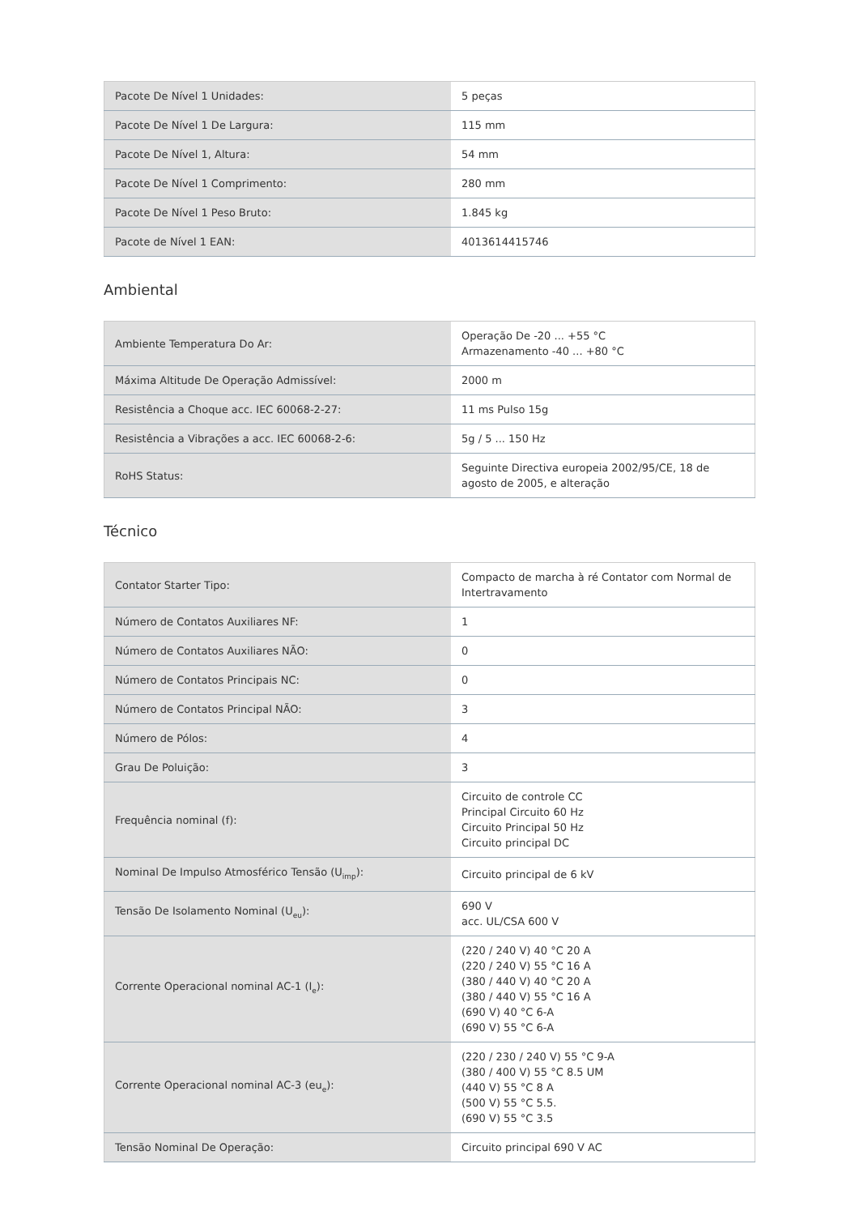| Pacote De Nível 1 Unidades: | 5 peças |
| Pacote De Nível 1 De Largura: | 115 mm |
| Pacote De Nível 1, Altura: | 54 mm |
| Pacote De Nível 1 Comprimento: | 280 mm |
| Pacote De Nível 1 Peso Bruto: | 1.845 kg |
| Pacote de Nível 1 EAN: | 4013614415746 |
Ambiental
| Ambiente Temperatura Do Ar: | Operação De -20 ... +55 °C Armazenamento -40 ... +80 °C |
| Máxima Altitude De Operação Admissível: | 2000 m |
| Resistência a Choque acc. IEC 60068-2-27: | 11 ms Pulso 15g |
| Resistência a Vibrações a acc. IEC 60068-2-6: | 5g / 5 ... 150 Hz |
| RoHS Status: | Seguinte Directiva europeia 2002/95/CE, 18 de agosto de 2005, e alteração |
Técnico
| Contator Starter Tipo: | Compacto de marcha à ré Contator com Normal de Intertravamento |
| Número de Contatos Auxiliares NF: | 1 |
| Número de Contatos Auxiliares NÃO: | 0 |
| Número de Contatos Principais NC: | 0 |
| Número de Contatos Principal NÃO: | 3 |
| Número de Pólos: | 4 |
| Grau De Poluição: | 3 |
| Frequência nominal (f): | Circuito de controle CC Principal Circuito 60 Hz Circuito Principal 50 Hz Circuito principal DC |
| Nominal De Impulso Atmosférico Tensão (U<sub>imp</sub>): | Circuito principal de 6 kV |
| Tensão De Isolamento Nominal (U<sub>eu</sub>): | 690 V acc. UL/CSA 600 V |
| Corrente Operacional nominal AC-1 (I<sub>e</sub>): | (220 / 240 V) 40 °C 20 A (220 / 240 V) 55 °C 16 A (380 / 440 V) 40 °C 20 A (380 / 440 V) 55 °C 16 A (690 V) 40 °C 6-A (690 V) 55 °C 6-A |
| Corrente Operacional nominal AC-3 (eu<sub>e</sub>): | (220 / 230 / 240 V) 55 °C 9-A (380 / 400 V) 55 °C 8.5 UM (440 V) 55 °C 8 A (500 V) 55 °C 5.5. (690 V) 55 °C 3.5 |
| Tensão Nominal De Operação: | Circuito principal 690 V AC |